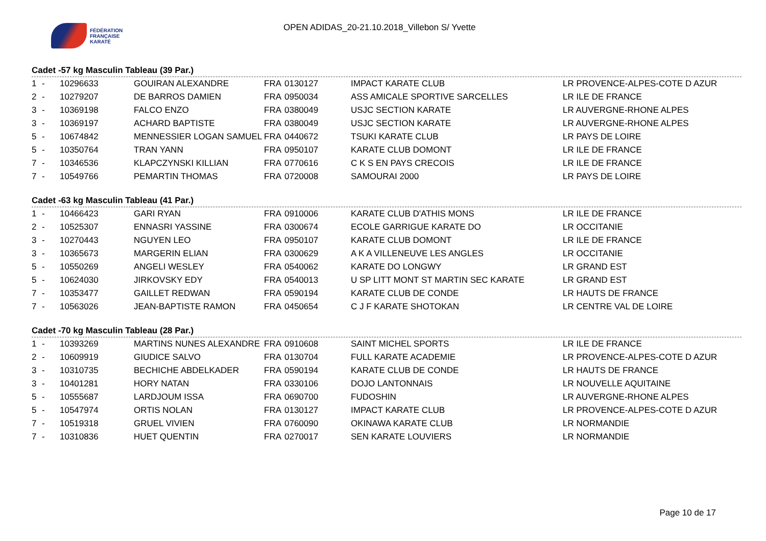FÉDÉRATION
FRANÇAISE
KARATÉ
OPEN ADIDAS_20-21.10.2018_Villebon S/ Yvette
Cadet -57 kg Masculin Tableau (39 Par.)
| 1 | - | 10296633 | GOUIRAN ALEXANDRE | FRA | 0130127 | IMPACT KARATE CLUB | LR PROVENCE-ALPES-COTE D AZUR |
| 2 | - | 10279207 | DE BARROS DAMIEN | FRA | 0950034 | ASS AMICALE SPORTIVE SARCELLES | LR ILE DE FRANCE |
| 3 | - | 10369198 | FALCO ENZO | FRA | 0380049 | USJC SECTION KARATE | LR AUVERGNE-RHONE ALPES |
| 3 | - | 10369197 | ACHARD BAPTISTE | FRA | 0380049 | USJC SECTION KARATE | LR AUVERGNE-RHONE ALPES |
| 5 | - | 10674842 | MENNESSIER LOGAN SAMUEL | FRA | 0440672 | TSUKI KARATE CLUB | LR PAYS DE LOIRE |
| 5 | - | 10350764 | TRAN YANN | FRA | 0950107 | KARATE CLUB DOMONT | LR ILE DE FRANCE |
| 7 | - | 10346536 | KLAPCZYNSKI KILLIAN | FRA | 0770616 | C K S EN PAYS CRECOIS | LR ILE DE FRANCE |
| 7 | - | 10549766 | PEMARTIN THOMAS | FRA | 0720008 | SAMOURAI 2000 | LR PAYS DE LOIRE |
Cadet -63 kg Masculin Tableau (41 Par.)
| 1 | - | 10466423 | GARI RYAN | FRA | 0910006 | KARATE CLUB D'ATHIS MONS | LR ILE DE FRANCE |
| 2 | - | 10525307 | ENNASRI YASSINE | FRA | 0300674 | ECOLE GARRIGUE KARATE DO | LR OCCITANIE |
| 3 | - | 10270443 | NGUYEN LEO | FRA | 0950107 | KARATE CLUB DOMONT | LR ILE DE FRANCE |
| 3 | - | 10365673 | MARGERIN ELIAN | FRA | 0300629 | A K A VILLENEUVE LES ANGLES | LR OCCITANIE |
| 5 | - | 10550269 | ANGELI WESLEY | FRA | 0540062 | KARATE DO LONGWY | LR GRAND EST |
| 5 | - | 10624030 | JIRKOVSKY EDY | FRA | 0540013 | U SP LITT MONT ST MARTIN SEC KARATE | LR GRAND EST |
| 7 | - | 10353477 | GAILLET REDWAN | FRA | 0590194 | KARATE CLUB DE CONDE | LR HAUTS DE FRANCE |
| 7 | - | 10563026 | JEAN-BAPTISTE RAMON | FRA | 0450654 | C J F KARATE SHOTOKAN | LR CENTRE VAL DE LOIRE |
Cadet -70 kg Masculin Tableau (28 Par.)
| 1 | - | 10393269 | MARTINS NUNES ALEXANDRE | FRA | 0910608 | SAINT MICHEL SPORTS | LR ILE DE FRANCE |
| 2 | - | 10609919 | GIUDICE SALVO | FRA | 0130704 | FULL KARATE ACADEMIE | LR PROVENCE-ALPES-COTE D AZUR |
| 3 | - | 10310735 | BECHICHE ABDELKADER | FRA | 0590194 | KARATE CLUB DE CONDE | LR HAUTS DE FRANCE |
| 3 | - | 10401281 | HORY NATAN | FRA | 0330106 | DOJO LANTONNAIS | LR NOUVELLE AQUITAINE |
| 5 | - | 10555687 | LARDJOUM ISSA | FRA | 0690700 | FUDOSHIN | LR AUVERGNE-RHONE ALPES |
| 5 | - | 10547974 | ORTIS NOLAN | FRA | 0130127 | IMPACT KARATE CLUB | LR PROVENCE-ALPES-COTE D AZUR |
| 7 | - | 10519318 | GRUEL VIVIEN | FRA | 0760090 | OKINAWA KARATE CLUB | LR NORMANDIE |
| 7 | - | 10310836 | HUET QUENTIN | FRA | 0270017 | SEN KARATE LOUVIERS | LR NORMANDIE |
Page 10 de 17